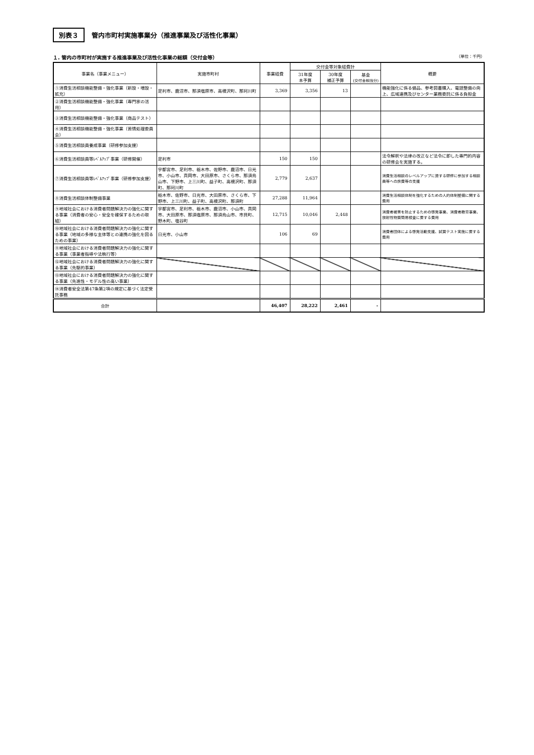別表３ 管内市町村実施事業分（推進事業及び活性化事業）
１. 管内の市町村が実施する推進事業及び活性化事業の総額（交付金等） （単位：千円）
| 事業名（事業メニュー） | 実施市町村 | 事業経費 | 交付金等対象経費計 | | | 概要 |
| --- | --- | --- | --- | --- | --- | --- |
| | | | 31年度 本予算 | 30年度 補正予算 | 基金 (交付金相当分) | |
| ①消費生活相談機能整備・強化事業（新設・増設・拡充） | 足利市、鹿沼市、那須塩原市、高根沢町、那珂川町 | 3,369 | 3,356 | 13 | | 機能強化に係る備品、参考図書購入、電話整備の向上、広域連携及びセンター業務委託に係る負担金 |
| ②消費生活相談機能整備・強化事業（専門家の活用） | | | | | | |
| ③消費生活相談機能整備・強化事業（商品テスト） | | | | | | |
| ④消費生活相談機能整備・強化事業（苦情処理委員会） | | | | | | |
| ⑤消費生活相談員養成事業（研修参加支援） | | | | | | |
| ⑥消費生活相談員等ﾚﾍﾞﾙｱｯﾌﾟ事業（研修開催） | 足利市 | 150 | 150 | | | 法令解釈や法律の改正など法令に即した専門的内容の研修会を実施する。 |
| ⑦消費生活相談員等ﾚﾍﾞﾙｱｯﾌﾟ事業（研修参加支援） | 宇都宮市、足利市、栃木市、佐野市、鹿沼市、日光市、小山市、真岡市、大田原市、さくら市、那須烏山市、下野市、上三川町、益子町、高根沢町、那須町、那珂川町 | 2,779 | 2,637 | | | 消費生活相談のレベルアップに資する研修に参加する相談員等への旅費等の支援 |
| ⑧消費生活相談体制整備事業 | 栃木市、佐野市、日光市、大田原市、さくら市、下野市、上三川町、益子町、高根沢町、那須町 | 27,288 | 11,964 | | | 消費生活相談体制を強化するための人的体制整備に関する費用 |
| ⑨地域社会における消費者問題解決力の強化に関する事業（消費者の安心・安全を確保するための取組） | 宇都宮市、足利市、栃木市、鹿沼市、小山市、真岡市、大田原市、那須塩原市、那須烏山市、市貝町、野木町、塩谷町 | 12,715 | 10,046 | 2,448 | | 消費者被害を防止するための啓発事業、消費者教育事業、放射性物質簡易検査に要する費用 |
| ⑩地域社会における消費者問題解決力の強化に関する事業（地域の多様な主体等との連携の強化を図るための事業） | 日光市、小山市 | 106 | 69 | | | 消費者団体による啓発活動支援、試買テスト実施に要する費用 |
| ⑪地域社会における消費者問題解決力の強化に関する事業（事業者指導や法執行等） | | | | | | |
| ⑫地域社会における消費者問題解決力の強化に関する事業（先駆的事業） | | | | | | |
| ⑬地域社会における消費者問題解決力の強化に関する事業（先進性・モデル性の高い事業） | | | | | | |
| ⑭消費者安全法第47条第2項の規定に基づく法定受託事務 | | | | | | |
| 合計 | | 46,407 | 28,222 | 2,461 | - | |